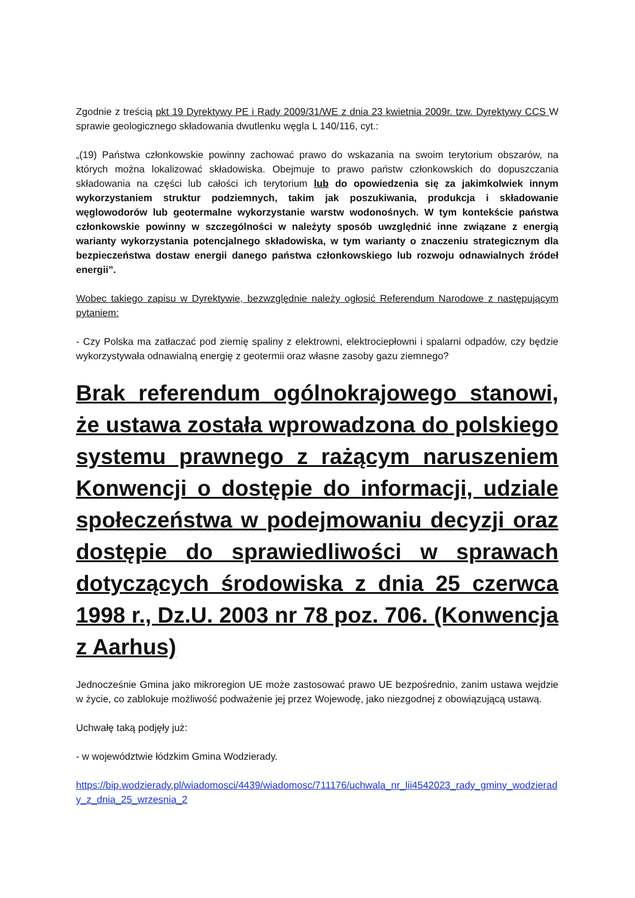Zgodnie z treścią pkt 19 Dyrektywy PE i Rady 2009/31/WE z dnia 23 kwietnia 2009r. tzw. Dyrektywy CCS W sprawie geologicznego składowania dwutlenku węgla L 140/116, cyt.:
„(19) Państwa członkowskie powinny zachować prawo do wskazania na swoim terytorium obszarów, na których można lokalizować składowiska. Obejmuje to prawo państw członkowskich do dopuszczania składowania na części lub całości ich terytorium lub do opowiedzenia się za jakimkolwiek innym wykorzystaniem struktur podziemnych, takim jak poszukiwania, produkcja i składowanie węglowodorów lub geotermalne wykorzystanie warstw wodonośnych. W tym kontekście państwa członkowskie powinny w szczególności w należyty sposób uwzględnić inne związane z energią warianty wykorzystania potencjalnego składowiska, w tym warianty o znaczeniu strategicznym dla bezpieczeństwa dostaw energii danego państwa członkowskiego lub rozwoju odnawialnych źródeł energii”.
Wobec takiego zapisu w Dyrektywie, bezwzględnie należy ogłosić Referendum Narodowe z następującym pytaniem:
- Czy Polska ma zatłaczać pod ziemię spaliny z elektrowni, elektrociepłowni i spalarni odpadów, czy będzie wykorzystywała odnawialną energię z geotermii oraz własne zasoby gazu ziemnego?
Brak referendum ogólnokrajowego stanowi, że ustawa została wprowadzona do polskiego systemu prawnego z rażącym naruszeniem Konwencji o dostępie do informacji, udziale społeczeństwa w podejmowaniu decyzji oraz dostępie do sprawiedliwości w sprawach dotyczących środowiska z dnia 25 czerwca 1998 r., Dz.U. 2003 nr 78 poz. 706. (Konwencja z Aarhus)
Jednocześnie Gmina jako mikroregion UE może zastosować prawo UE bezpośrednio, zanim ustawa wejdzie w życie, co zablokuje możliwość podważenie jej przez Wojewodę, jako niezgodnej z obowiązującą ustawą.
Uchwałę taką podjęły już:
- w województwie łódzkim Gmina Wodzierady.
https://bip.wodzierady.pl/wiadomosci/4439/wiadomosc/711176/uchwala_nr_lii4542023_rady_gminy_wodzierady_z_dnia_25_wrzesnia_2